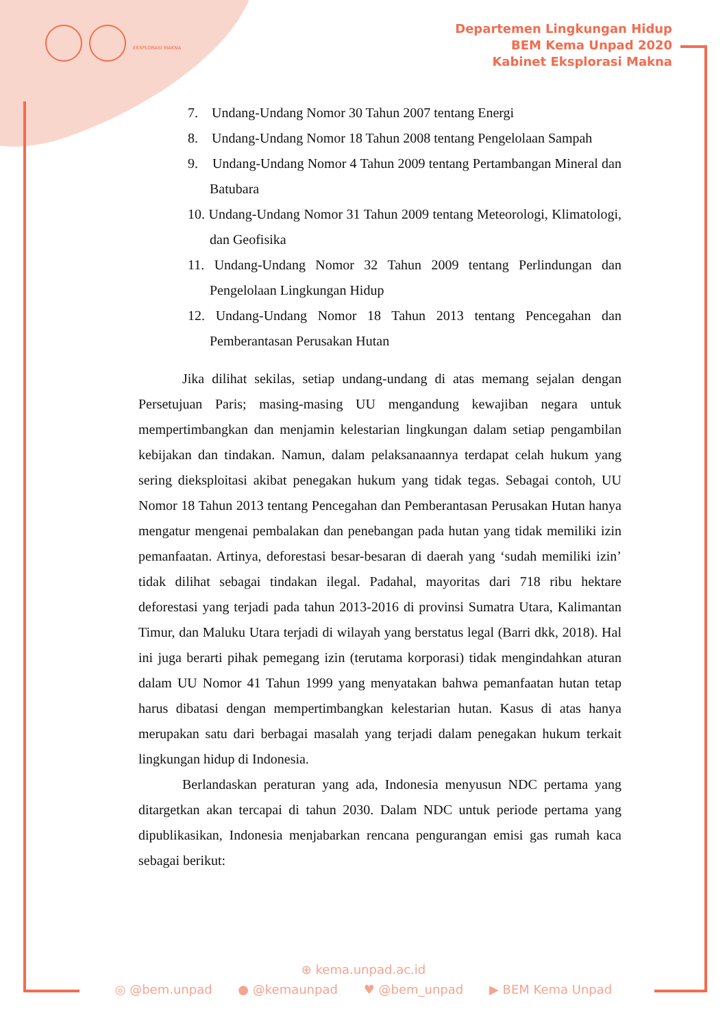EKSPLORASI MAKNA
Departemen Lingkungan Hidup
BEM Kema Unpad 2020
Kabinet Eksplorasi Makna
7. Undang-Undang Nomor 30 Tahun 2007 tentang Energi
8. Undang-Undang Nomor 18 Tahun 2008 tentang Pengelolaan Sampah
9. Undang-Undang Nomor 4 Tahun 2009 tentang Pertambangan Mineral dan Batubara
10. Undang-Undang Nomor 31 Tahun 2009 tentang Meteorologi, Klimatologi, dan Geofisika
11. Undang-Undang Nomor 32 Tahun 2009 tentang Perlindungan dan Pengelolaan Lingkungan Hidup
12. Undang-Undang Nomor 18 Tahun 2013 tentang Pencegahan dan Pemberantasan Perusakan Hutan
Jika dilihat sekilas, setiap undang-undang di atas memang sejalan dengan Persetujuan Paris; masing-masing UU mengandung kewajiban negara untuk mempertimbangkan dan menjamin kelestarian lingkungan dalam setiap pengambilan kebijakan dan tindakan. Namun, dalam pelaksanaannya terdapat celah hukum yang sering dieksploitasi akibat penegakan hukum yang tidak tegas. Sebagai contoh, UU Nomor 18 Tahun 2013 tentang Pencegahan dan Pemberantasan Perusakan Hutan hanya mengatur mengenai pembalakan dan penebangan pada hutan yang tidak memiliki izin pemanfaatan. Artinya, deforestasi besar-besaran di daerah yang ‘sudah memiliki izin’ tidak dilihat sebagai tindakan ilegal. Padahal, mayoritas dari 718 ribu hektare deforestasi yang terjadi pada tahun 2013-2016 di provinsi Sumatra Utara, Kalimantan Timur, dan Maluku Utara terjadi di wilayah yang berstatus legal (Barri dkk, 2018). Hal ini juga berarti pihak pemegang izin (terutama korporasi) tidak mengindahkan aturan dalam UU Nomor 41 Tahun 1999 yang menyatakan bahwa pemanfaatan hutan tetap harus dibatasi dengan mempertimbangkan kelestarian hutan. Kasus di atas hanya merupakan satu dari berbagai masalah yang terjadi dalam penegakan hukum terkait lingkungan hidup di Indonesia.
Berlandaskan peraturan yang ada, Indonesia menyusun NDC pertama yang ditargetkan akan tercapai di tahun 2030. Dalam NDC untuk periode pertama yang dipublikasikan, Indonesia menjabarkan rencana pengurangan emisi gas rumah kaca sebagai berikut:
⊕ kema.unpad.ac.id
◎ @bem.unpad ● @kemaunpad ♥ @bem_unpad ▶ BEM Kema Unpad